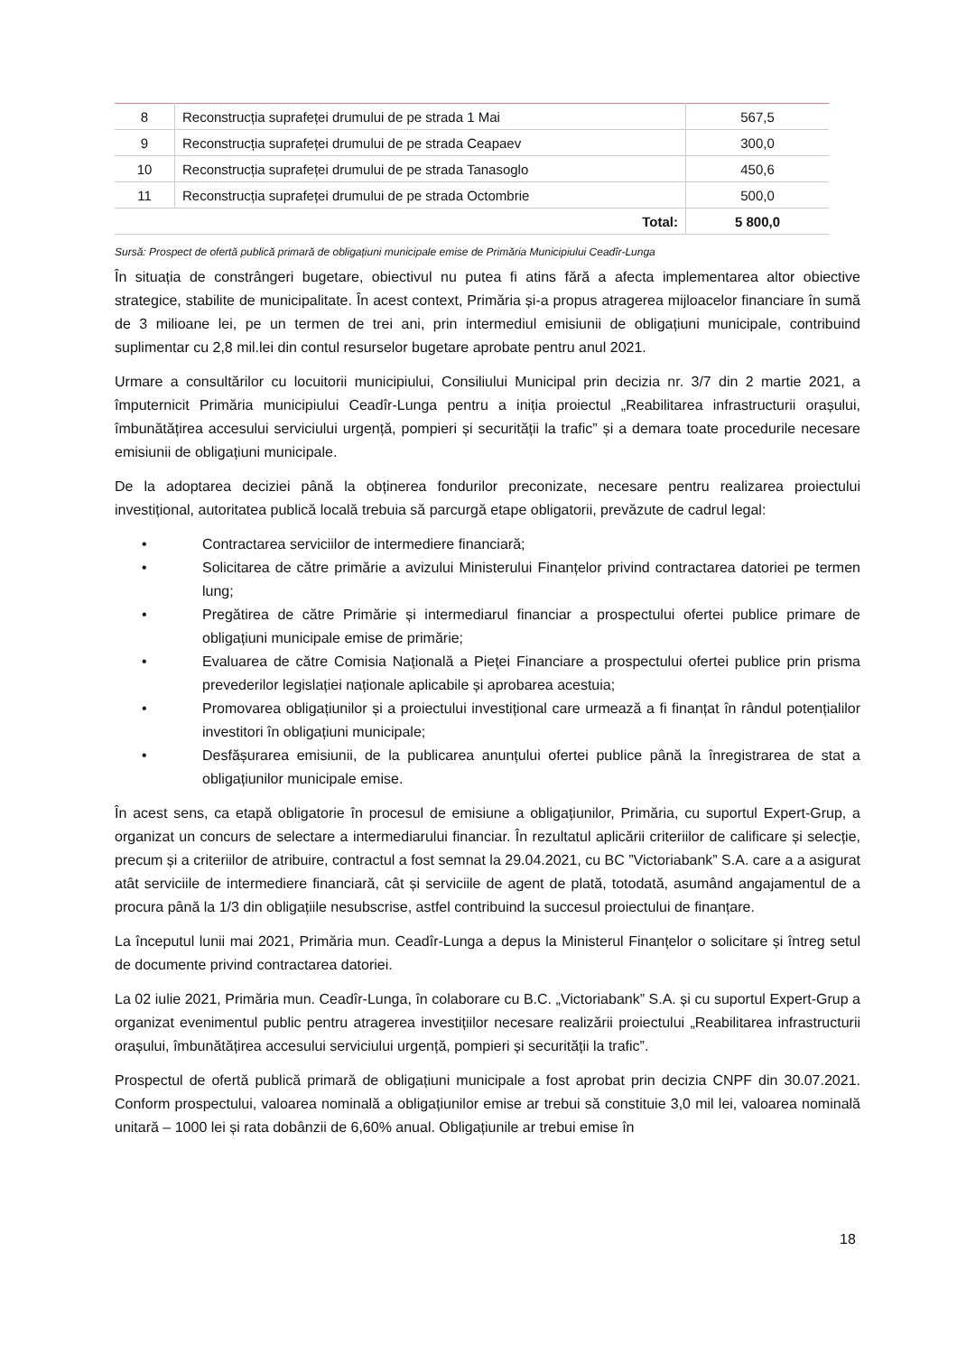| 8 | Reconstrucția suprafeței drumului de pe strada 1 Mai | 567,5 |
| 9 | Reconstrucția suprafeței drumului de pe strada Ceapaev | 300,0 |
| 10 | Reconstrucția suprafeței drumului de pe strada Tanasoglo | 450,6 |
| 11 | Reconstrucția suprafeței drumului de pe strada Octombrie | 500,0 |
| Total: | | 5 800,0 |
Sursă: Prospect de ofertă publică primară de obligațiuni municipale emise de Primăria Municipiului Ceadîr-Lunga
În situația de constrângeri bugetare, obiectivul nu putea fi atins fără a afecta implementarea altor obiective strategice, stabilite de municipalitate. În acest context, Primăria și-a propus atragerea mijloacelor financiare în sumă de 3 milioane lei, pe un termen de trei ani, prin intermediul emisiunii de obligațiuni municipale, contribuind suplimentar cu 2,8 mil.lei din contul resurselor bugetare aprobate pentru anul 2021.
Urmare a consultărilor cu locuitorii municipiului, Consiliului Municipal prin decizia nr. 3/7 din 2 martie 2021, a împuternicit Primăria municipiului Ceadîr-Lunga pentru a iniția proiectul „Reabilitarea infrastructurii orașului, îmbunătățirea accesului serviciului urgență, pompieri și securității la trafic” și a demara toate procedurile necesare emisiunii de obligațiuni municipale.
De la adoptarea deciziei până la obținerea fondurilor preconizate, necesare pentru realizarea proiectului investițional, autoritatea publică locală trebuia să parcurgă etape obligatorii, prevăzute de cadrul legal:
• Contractarea serviciilor de intermediere financiară;
• Solicitarea de către primărie a avizului Ministerului Finanțelor privind contractarea datoriei pe termen lung;
• Pregătirea de către Primărie și intermediarul financiar a prospectului ofertei publice primare de obligațiuni municipale emise de primărie;
• Evaluarea de către Comisia Națională a Pieței Financiare a prospectului ofertei publice prin prisma prevederilor legislației naționale aplicabile și aprobarea acestuia;
• Promovarea obligațiunilor și a proiectului investițional care urmează a fi finanțat în rândul potențialilor investitori în obligațiuni municipale;
• Desfășurarea emisiunii, de la publicarea anunțului ofertei publice până la înregistrarea de stat a obligațiunilor municipale emise.
În acest sens, ca etapă obligatorie în procesul de emisiune a obligațiunilor, Primăria, cu suportul Expert-Grup, a organizat un concurs de selectare a intermediarului financiar. În rezultatul aplicării criteriilor de calificare și selecție, precum și a criteriilor de atribuire, contractul a fost semnat la 29.04.2021, cu BC ”Victoriabank” S.A. care a a asigurat atât serviciile de intermediere financiară, cât și serviciile de agent de plată, totodată, asumând angajamentul de a procura până la 1/3 din obligațiile nesubscrise, astfel contribuind la succesul proiectului de finanțare.
La începutul lunii mai 2021, Primăria mun. Ceadîr-Lunga a depus la Ministerul Finanțelor o solicitare și întreg setul de documente privind contractarea datoriei.
La 02 iulie 2021, Primăria mun. Ceadîr-Lunga, în colaborare cu B.C. „Victoriabank” S.A. și cu suportul Expert-Grup a organizat evenimentul public pentru atragerea investițiilor necesare realizării proiectului „Reabilitarea infrastructurii orașului, îmbunătățirea accesului serviciului urgență, pompieri și securității la trafic”.
Prospectul de ofertă publică primară de obligațiuni municipale a fost aprobat prin decizia CNPF din 30.07.2021. Conform prospectului, valoarea nominală a obligațiunilor emise ar trebui să constituie 3,0 mil lei, valoarea nominală unitară – 1000 lei și rata dobânzii de 6,60% anual. Obligațiunile ar trebui emise în
18